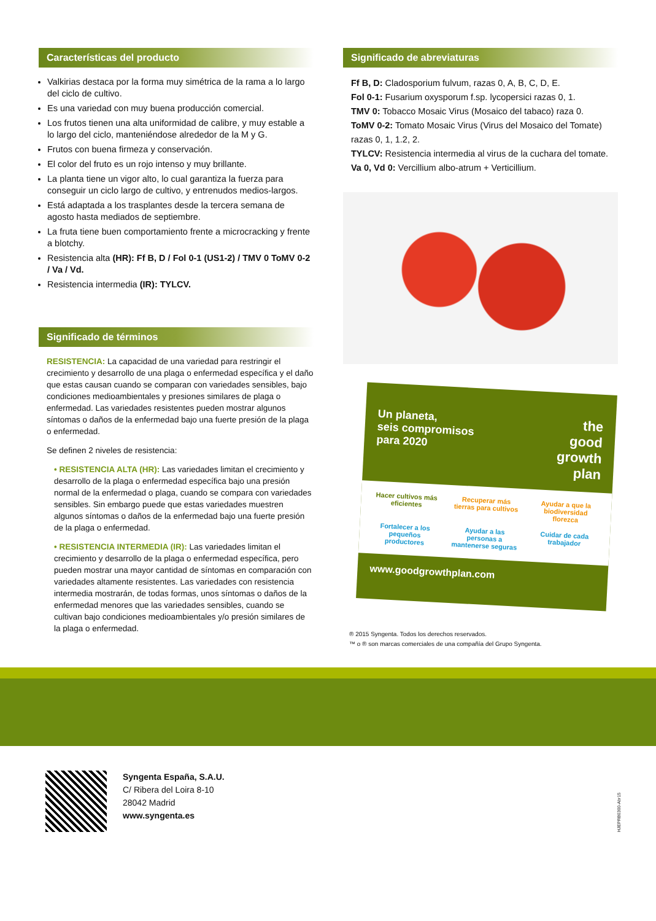Características del producto
Valkirias destaca por la forma muy simétrica de la rama a lo largo del ciclo de cultivo.
Es una variedad con muy buena producción comercial.
Los frutos tienen una alta uniformidad de calibre, y muy estable a lo largo del ciclo, manteniéndose alrededor de la M y G.
Frutos con buena firmeza y conservación.
El color del fruto es un rojo intenso y muy brillante.
La planta tiene un vigor alto, lo cual garantiza la fuerza para conseguir un ciclo largo de cultivo, y entrenudos medios-largos.
Está adaptada a los trasplantes desde la tercera semana de agosto hasta mediados de septiembre.
La fruta tiene buen comportamiento frente a microcracking y frente a blotchy.
Resistencia alta (HR): Ff B, D / Fol 0-1 (US1-2) / TMV 0 ToMV 0-2 / Va / Vd.
Resistencia intermedia (IR): TYLCV.
Significado de términos
RESISTENCIA: La capacidad de una variedad para restringir el crecimiento y desarrollo de una plaga o enfermedad específica y el daño que estas causan cuando se comparan con variedades sensibles, bajo condiciones medioambientales y presiones similares de plaga o enfermedad. Las variedades resistentes pueden mostrar algunos síntomas o daños de la enfermedad bajo una fuerte presión de la plaga o enfermedad.
Se definen 2 niveles de resistencia:
• RESISTENCIA ALTA (HR): Las variedades limitan el crecimiento y desarrollo de la plaga o enfermedad específica bajo una presión normal de la enfermedad o plaga, cuando se compara con variedades sensibles. Sin embargo puede que estas variedades muestren algunos síntomas o daños de la enfermedad bajo una fuerte presión de la plaga o enfermedad.
• RESISTENCIA INTERMEDIA (IR): Las variedades limitan el crecimiento y desarrollo de la plaga o enfermedad específica, pero pueden mostrar una mayor cantidad de síntomas en comparación con variedades altamente resistentes. Las variedades con resistencia intermedia mostrarán, de todas formas, unos síntomas o daños de la enfermedad menores que las variedades sensibles, cuando se cultivan bajo condiciones medioambientales y/o presión similares de la plaga o enfermedad.
Significado de abreviaturas
Ff B, D: Cladosporium fulvum, razas 0, A, B, C, D, E.
Fol 0-1: Fusarium oxysporum f.sp. lycopersici razas 0, 1.
TMV 0: Tobacco Mosaic Virus (Mosaico del tabaco) raza 0.
ToMV 0-2: Tomato Mosaic Virus (Virus del Mosaico del Tomate) razas 0, 1, 1.2, 2.
TYLCV: Resistencia intermedia al virus de la cuchara del tomate.
Va 0, Vd 0: Vercillium albo-atrum + Verticillium.
Un planeta,
seis compromisos
para 2020
the
good
growth
plan
Hacer cultivos más eficientes
Recuperar más tierras para cultivos
Ayudar a que la biodiversidad florezca
Fortalecer a los pequeños productores
Ayudar a las personas a mantenerse seguras
Cuidar de cada trabajador
www.goodgrowthplan.com
® 2015 Syngenta. Todos los derechos reservados.
™ o ® son marcas comerciales de una compañía del Grupo Syngenta.
Syngenta España, S.A.U.
C/ Ribera del Loira 8-10
28042 Madrid
www.syngenta.es
HJEPRB0300-Abr15